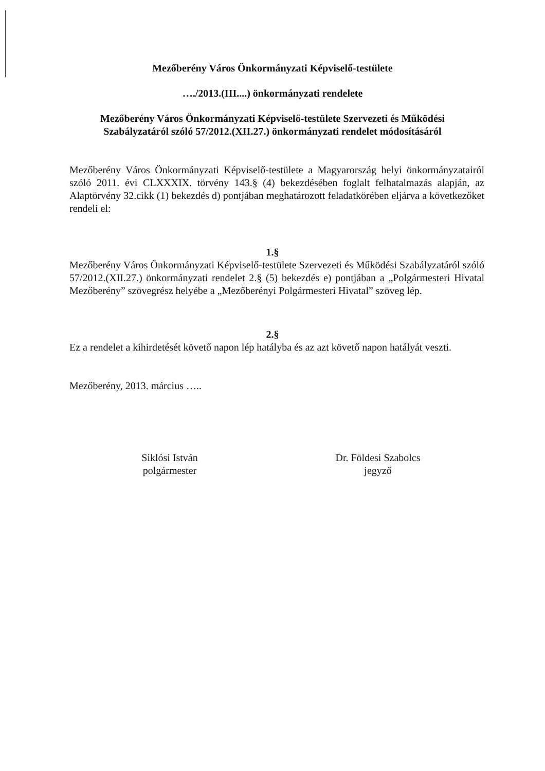Mezőberény Város Önkormányzati Képviselő-testülete
…./2013.(III....) önkormányzati rendelete
Mezőberény Város Önkormányzati Képviselő-testülete Szervezeti és Működési
Szabályzatáról szóló 57/2012.(XII.27.) önkormányzati rendelet módosításáról
Mezőberény Város Önkormányzati Képviselő-testülete a Magyarország helyi önkormányzatairól szóló 2011. évi CLXXXIX. törvény 143.§ (4) bekezdésében foglalt felhatalmazás alapján, az Alaptörvény 32.cikk (1) bekezdés d) pontjában meghatározott feladatkörében eljárva a következőket rendeli el:
1.§
Mezőberény Város Önkormányzati Képviselő-testülete Szervezeti és Működési Szabályzatáról szóló 57/2012.(XII.27.) önkormányzati rendelet 2.§ (5) bekezdés e) pontjában a „Polgármesteri Hivatal Mezőberény” szövegrész helyébe a „Mezőberényi Polgármesteri Hivatal” szöveg lép.
2.§
Ez a rendelet a kihirdetését követő napon lép hatályba és az azt követő napon hatályát veszti.
Mezőberény, 2013. március …..
Siklósi István
polgármester
Dr. Földesi Szabolcs
jegyző